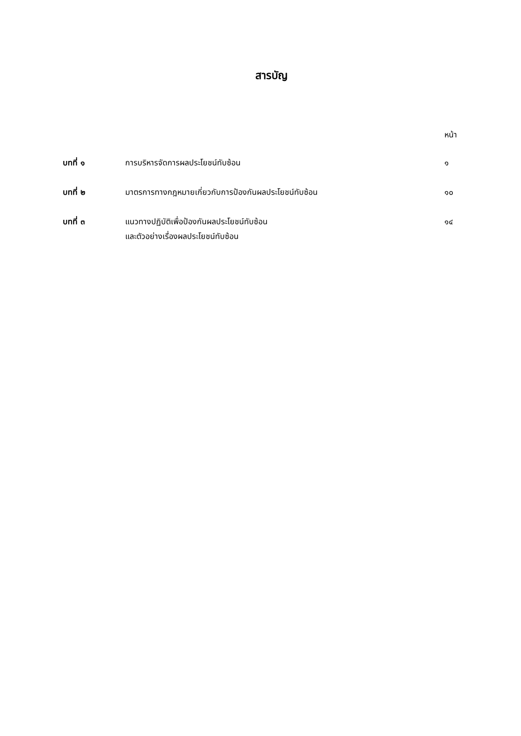สารบัญ
หน้า
| บทที่ ๑ | การบริหารจัดการผลประโยชน์ทับซ้อน | ๑ |
| บทที่ ๒ | มาตรการทางกฎหมายเกี่ยวกับการป้องกันผลประโยชน์ทับซ้อน | ๑๐ |
| บทที่ ๓ | แนวทางปฏิบัติเพื่อป้องกันผลประโยชน์ทับซ้อน และตัวอย่างเรื่องผลประโยชน์ทับซ้อน | ๑๔ |